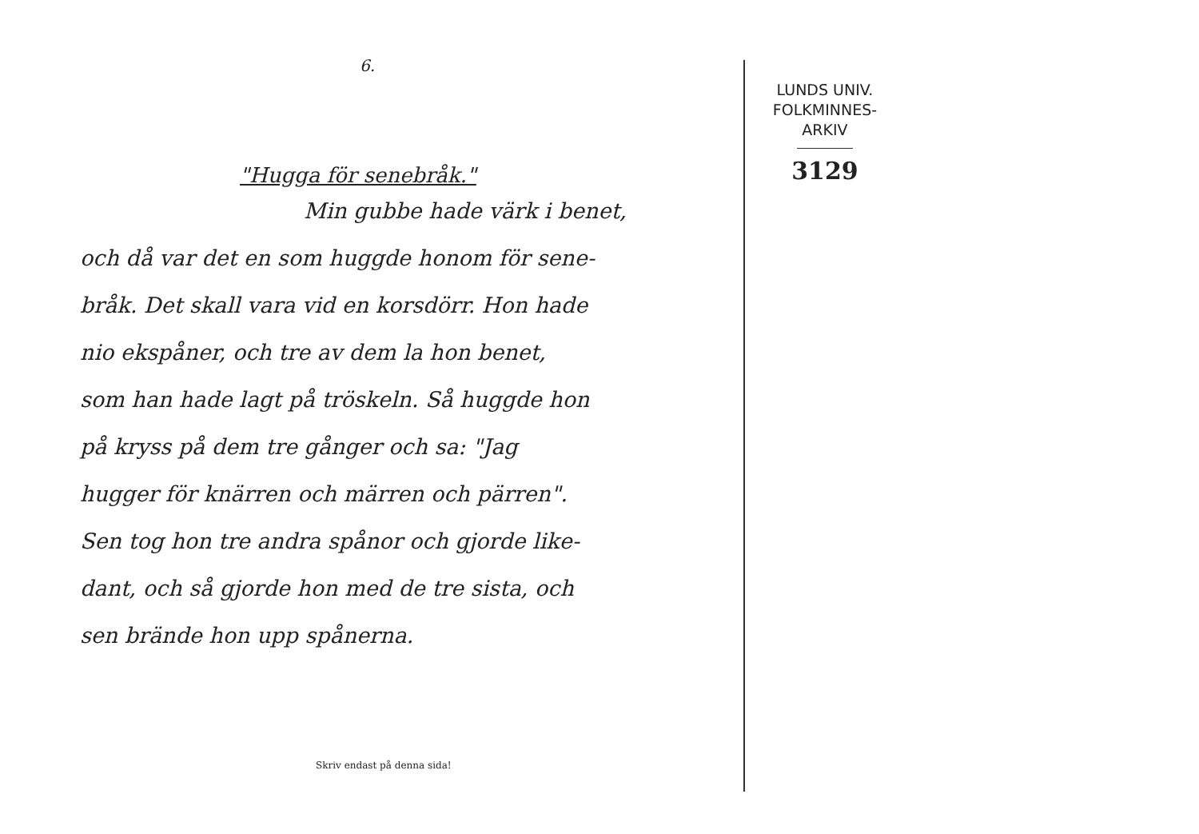6.
"Hugga för senebråk."
Min gubbe hade värk i benet,
och då var det en som huggde honom för sene-
bråk. Det skall vara vid en korsdörr. Hon hade
nio ekspåner, och tre av dem la hon benet,
som han hade lagt på tröskeln. Så huggde hon
på kryss på dem tre gånger och sa: "Jag
hugger för knärren och märren och pärren".
Sen tog hon tre andra spånor och gjorde like-
dant, och så gjorde hon med de tre sista, och
sen brände hon upp spånerna.
Skriv endast på denna sida!
LUNDS UNIV.
FOLKMINNES-
ARKIV
3129